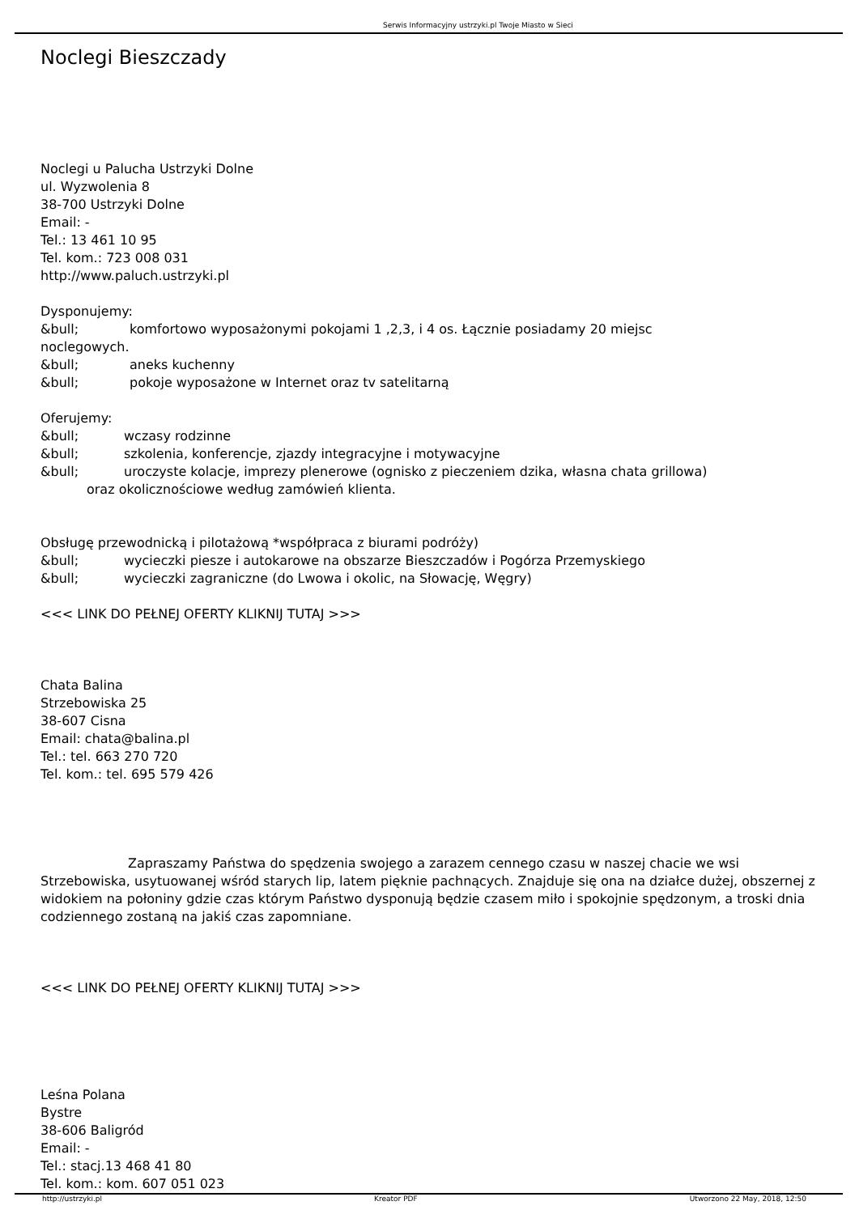Serwis Informacyjny ustrzyki.pl Twoje Miasto w Sieci
Noclegi Bieszczady
Noclegi u Palucha Ustrzyki Dolne
ul. Wyzwolenia 8
38-700 Ustrzyki Dolne
Email: -
Tel.: 13 461 10 95
Tel. kom.: 723 008 031
http://www.paluch.ustrzyki.pl
Dysponujemy:
&bull; komfortowo wyposażonymi pokojami 1 ,2,3, i 4 os. Łącznie posiadamy 20 miejsc
noclegowych.
&bull; aneks kuchenny
&bull; pokoje wyposażone w Internet oraz tv satelitarną
Oferujemy:
&bull; wczasy rodzinne
&bull; szkolenia, konferencje, zjazdy integracyjne i motywacyjne
&bull; uroczyste kolacje, imprezy plenerowe (ognisko z pieczeniem dzika, własna chata grillowa)
oraz okolicznościowe według zamówień klienta.
Obsługę przewodnicką i pilotażową *współpraca z biurami podróży)
&bull; wycieczki piesze i autokarowe na obszarze Bieszczadów i Pogórza Przemyskiego
&bull; wycieczki zagraniczne (do Lwowa i okolic, na Słowację, Węgry)
<<< LINK DO PEŁNEJ OFERTY KLIKNIJ TUTAJ >>>
Chata Balina
Strzebowiska 25
38-607 Cisna
Email: chata@balina.pl
Tel.: tel. 663 270 720
Tel. kom.: tel. 695 579 426
Zapraszamy Państwa do spędzenia swojego a zarazem cennego czasu w naszej chacie we wsi Strzebowiska, usytuowanej wśród starych lip, latem pięknie pachnących. Znajduje się ona na działce dużej, obszernej z widokiem na połoniny gdzie czas którym Państwo dysponują będzie czasem miło i spokojnie spędzonym, a troski dnia codziennego zostaną na jakiś czas zapomniane.
<<< LINK DO PEŁNEJ OFERTY KLIKNIJ TUTAJ >>>
Leśna Polana
Bystre
38-606 Baligród
Email: -
Tel.: stacj.13 468 41 80
Tel. kom.: kom. 607 051 023
http://ustrzyki.pl Kreator PDF Utworzono 22 May, 2018, 12:50